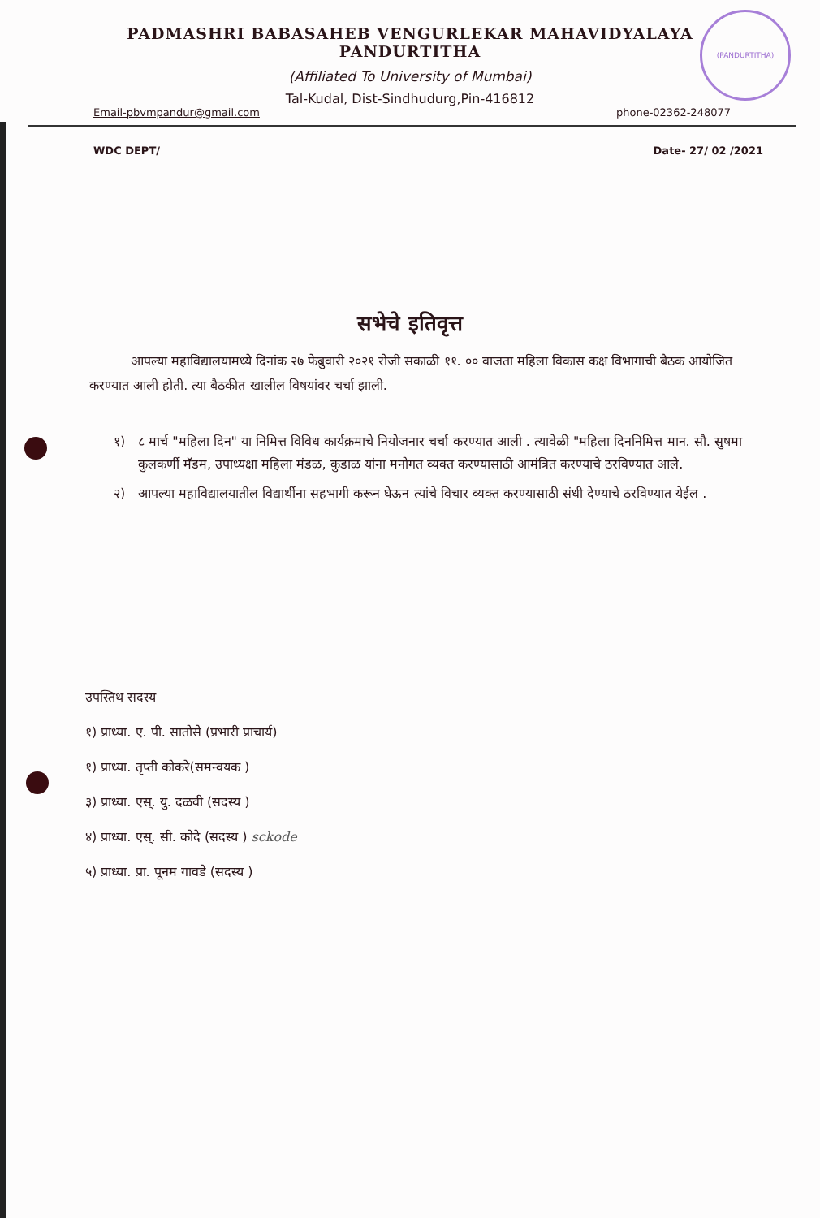(PANDURTITHA)
PADMASHRI BABASAHEB VENGURLEKAR MAHAVIDYALAYA
PANDURTITHA
(Affiliated To University of Mumbai)
Tal-Kudal, Dist-Sindhudurg,Pin-416812
Email-pbvmpandur@gmail.com phone-02362-248077
WDC DEPT/ Date- 27/ 02 /2021
सभेचे इतिवृत्त
आपल्या महाविद्यालयामध्ये दिनांक २७ फेब्रुवारी २०२१ रोजी सकाळी ११. ०० वाजता महिला विकास कक्ष विभागाची बैठक आयोजित करण्यात आली होती. त्या बैठकीत खालील विषयांवर चर्चा झाली.
१) ८ मार्च "महिला दिन" या निमित्त विविध कार्यक्रमाचे नियोजनार चर्चा करण्यात आली . त्यावेळी "महिला दिननिमित्त मान. सौ. सुषमा कुलकर्णी मॅडम, उपाध्यक्षा महिला मंडळ, कुडाळ यांना मनोगत व्यक्त करण्यासाठी आमंत्रित करण्याचे ठरविण्यात आले.
२) आपल्या महाविद्यालयातील विद्यार्थीना सहभागी करून घेऊन त्यांचे विचार व्यक्त करण्यासाठी संधी देण्याचे ठरविण्यात येईल .
उपस्तिथ सदस्य
१) प्राध्या. ए. पी. सातोसे (प्रभारी प्राचार्य)
१) प्राध्या. तृप्ती कोकरे(समन्वयक )
३) प्राध्या. एस्. यु. दळवी (सदस्य )
४) प्राध्या. एस्. सी. कोदे (सदस्य ) sckode
५) प्राध्या. प्रा. पूनम गावडे (सदस्य )